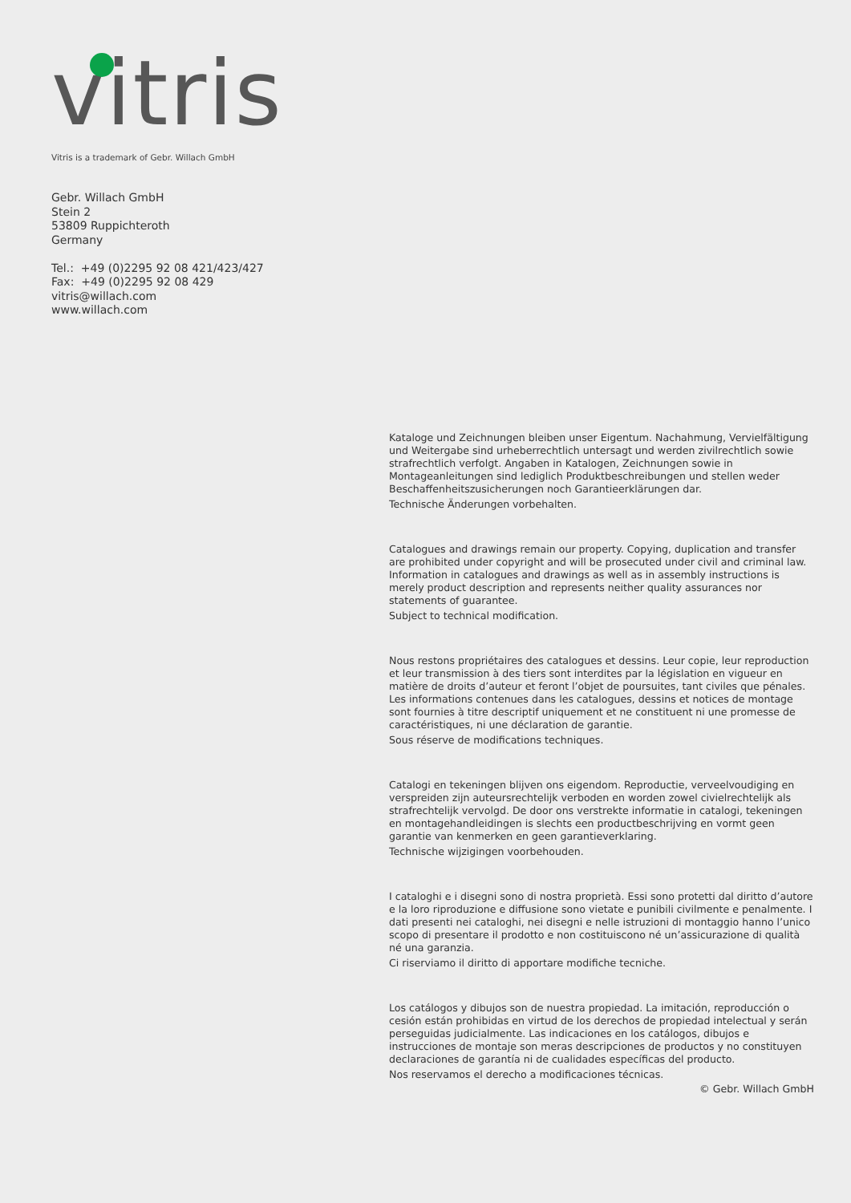vitris
Vitris is a trademark of Gebr. Willach GmbH
Gebr. Willach GmbH
Stein 2
53809 Ruppichteroth
Germany
Tel.: +49 (0)2295 92 08 421/423/427
Fax: +49 (0)2295 92 08 429
vitris@willach.com
www.willach.com
Kataloge und Zeichnungen bleiben unser Eigentum. Nachahmung, Vervielfältigung und Weitergabe sind urheberrechtlich untersagt und werden zivilrechtlich sowie strafrechtlich verfolgt. Angaben in Katalogen, Zeichnungen sowie in Montageanleitungen sind lediglich Produktbeschreibungen und stellen weder Beschaffenheitszusicherungen noch Garantieerklärungen dar.
Technische Änderungen vorbehalten.
Catalogues and drawings remain our property. Copying, duplication and transfer are prohibited under copyright and will be prosecuted under civil and criminal law. Information in catalogues and drawings as well as in assembly instructions is merely product description and represents neither quality assurances nor statements of guarantee.
Subject to technical modification.
Nous restons propriétaires des catalogues et dessins. Leur copie, leur reproduction et leur transmission à des tiers sont interdites par la législation en vigueur en matière de droits d’auteur et feront l’objet de poursuites, tant civiles que pénales. Les informations contenues dans les catalogues, dessins et notices de montage sont fournies à titre descriptif uniquement et ne constituent ni une promesse de caractéristiques, ni une déclaration de garantie.
Sous réserve de modifications techniques.
Catalogi en tekeningen blijven ons eigendom. Reproductie, verveelvoudiging en verspreiden zijn auteursrechtelijk verboden en worden zowel civielrechtelijk als strafrechtelijk vervolgd. De door ons verstrekte informatie in catalogi, tekeningen en montagehandleidingen is slechts een productbeschrijving en vormt geen garantie van kenmerken en geen garantieverklaring.
Technische wijzigingen voorbehouden.
I cataloghi e i disegni sono di nostra proprietà. Essi sono protetti dal diritto d’autore e la loro riproduzione e diffusione sono vietate e punibili civilmente e penalmente. I dati presenti nei cataloghi, nei disegni e nelle istruzioni di montaggio hanno l’unico scopo di presentare il prodotto e non costituiscono né un’assicurazione di qualità né una garanzia.
Ci riserviamo il diritto di apportare modifiche tecniche.
Los catálogos y dibujos son de nuestra propiedad. La imitación, reproducción o cesión están prohibidas en virtud de los derechos de propiedad intelectual y serán perseguidas judicialmente. Las indicaciones en los catálogos, dibujos e instrucciones de montaje son meras descripciones de productos y no constituyen declaraciones de garantía ni de cualidades específicas del producto.
Nos reservamos el derecho a modificaciones técnicas.
© Gebr. Willach GmbH